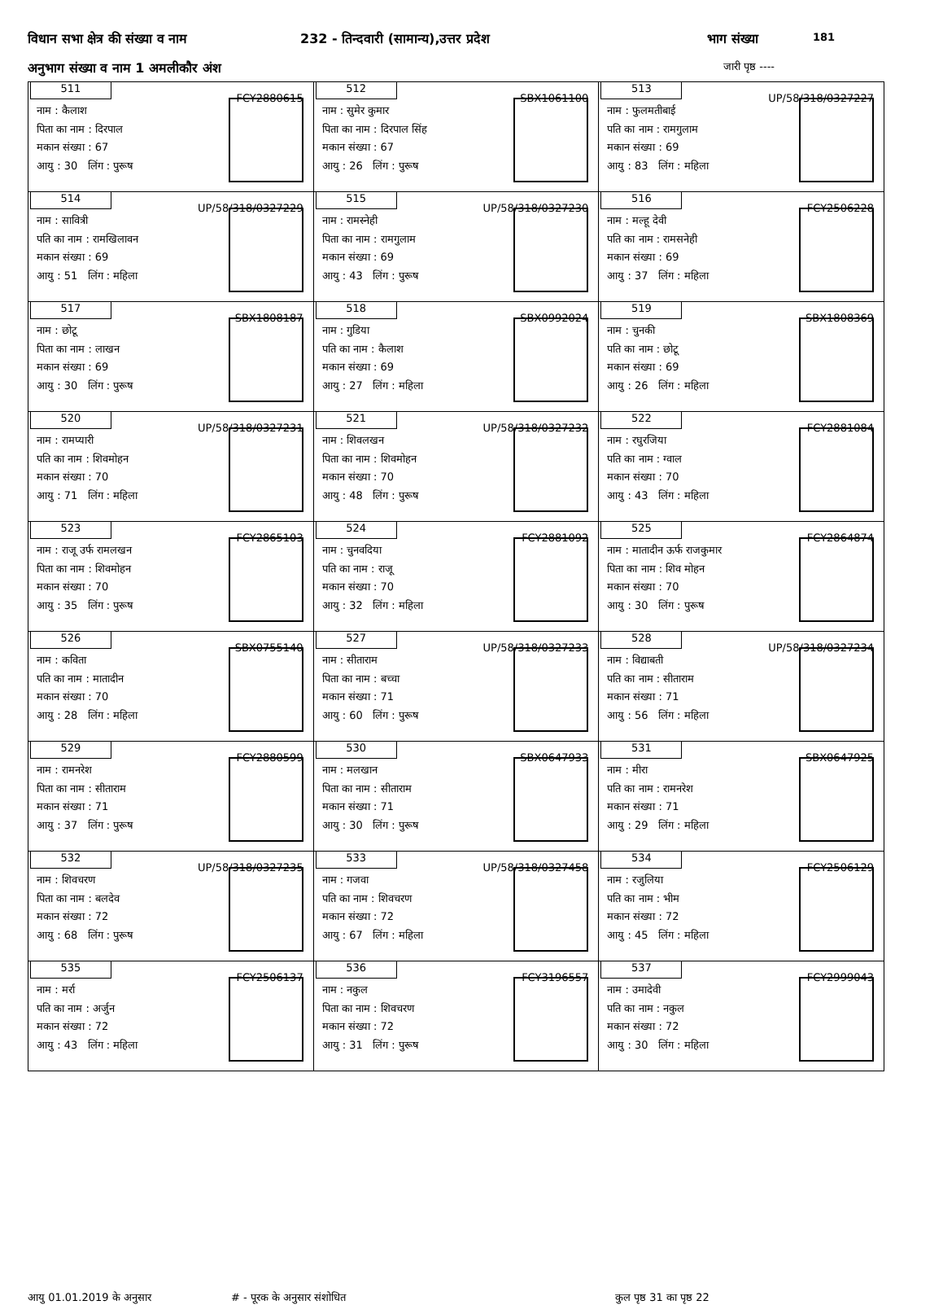विधान सभा क्षेत्र की संख्या व नाम 232 - तिन्दवारी (सामान्य),उत्तर प्रदेश भाग संख्या 181
अनुभाग संख्या व नाम 1 अमलीकौर अंश जारी पृष्ठ ----
| 511 FCY2880615 नाम : कैलाश पिता का नाम : दिरपाल मकान संख्या : 67 आयु : 30 लिंग : पुरूष | 512 SBX1061100 नाम : सुमेर कुमार पिता का नाम : दिरपाल सिंह मकान संख्या : 67 आयु : 26 लिंग : पुरूष | 513 UP/58/318/0327227 नाम : फुलमतीबाई पति का नाम : रामगुलाम मकान संख्या : 69 आयु : 83 लिंग : महिला |
| 514 UP/58/318/0327229 नाम : सावित्री पति का नाम : रामखिलावन मकान संख्या : 69 आयु : 51 लिंग : महिला | 515 UP/58/318/0327230 नाम : रामस्नेही पिता का नाम : रामगुलाम मकान संख्या : 69 आयु : 43 लिंग : पुरूष | 516 FCY2506228 नाम : मल्हू देवी पति का नाम : रामसनेही मकान संख्या : 69 आयु : 37 लिंग : महिला |
| 517 SBX1808187 नाम : छोटू पिता का नाम : लाखन मकान संख्या : 69 आयु : 30 लिंग : पुरूष | 518 SBX0992024 नाम : गुडिया पति का नाम : कैलाश मकान संख्या : 69 आयु : 27 लिंग : महिला | 519 SBX1808369 नाम : चुनकी पति का नाम : छोटू मकान संख्या : 69 आयु : 26 लिंग : महिला |
| 520 UP/58/318/0327231 नाम : रामप्यारी पति का नाम : शिवमोहन मकान संख्या : 70 आयु : 71 लिंग : महिला | 521 UP/58/318/0327232 नाम : शिवलखन पिता का नाम : शिवमोहन मकान संख्या : 70 आयु : 48 लिंग : पुरूष | 522 FCY2881084 नाम : रघुरजिया पति का नाम : ग्वाल मकान संख्या : 70 आयु : 43 लिंग : महिला |
| 523 FCY2865103 नाम : राजू उर्फ रामलखन पिता का नाम : शिवमोहन मकान संख्या : 70 आयु : 35 लिंग : पुरूष | 524 FCY2881092 नाम : चुनवदिया पति का नाम : राजू मकान संख्या : 70 आयु : 32 लिंग : महिला | 525 FCY2864874 नाम : मातादीन ऊर्फ राजकुमार पिता का नाम : शिव मोहन मकान संख्या : 70 आयु : 30 लिंग : पुरूष |
| 526 SBX0755140 नाम : कविता पति का नाम : मातादीन मकान संख्या : 70 आयु : 28 लिंग : महिला | 527 UP/58/318/0327233 नाम : सीताराम पिता का नाम : बच्चा मकान संख्या : 71 आयु : 60 लिंग : पुरूष | 528 UP/58/318/0327234 नाम : विद्याबती पति का नाम : सीताराम मकान संख्या : 71 आयु : 56 लिंग : महिला |
| 529 FCY2880599 नाम : रामनरेश पिता का नाम : सीताराम मकान संख्या : 71 आयु : 37 लिंग : पुरूष | 530 SBX0647933 नाम : मलखान पिता का नाम : सीताराम मकान संख्या : 71 आयु : 30 लिंग : पुरूष | 531 SBX0647925 नाम : मीरा पति का नाम : रामनरेश मकान संख्या : 71 आयु : 29 लिंग : महिला |
| 532 UP/58/318/0327235 नाम : शिवचरण पिता का नाम : बलदेव मकान संख्या : 72 आयु : 68 लिंग : पुरूष | 533 UP/58/318/0327458 नाम : गजवा पति का नाम : शिवचरण मकान संख्या : 72 आयु : 67 लिंग : महिला | 534 FCY2506129 नाम : रजुलिया पति का नाम : भीम मकान संख्या : 72 आयु : 45 लिंग : महिला |
| 535 FCY2506137 नाम : मर्रा पति का नाम : अर्जुन मकान संख्या : 72 आयु : 43 लिंग : महिला | 536 FCY3196557 नाम : नकुल पिता का नाम : शिवचरण मकान संख्या : 72 आयु : 31 लिंग : पुरूष | 537 FCY2999043 नाम : उमादेवी पति का नाम : नकुल मकान संख्या : 72 आयु : 30 लिंग : महिला |
आयु 01.01.2019 के अनुसार # - पूरक के अनुसार संशोधित कुल पृष्ठ 31 का पृष्ठ 22